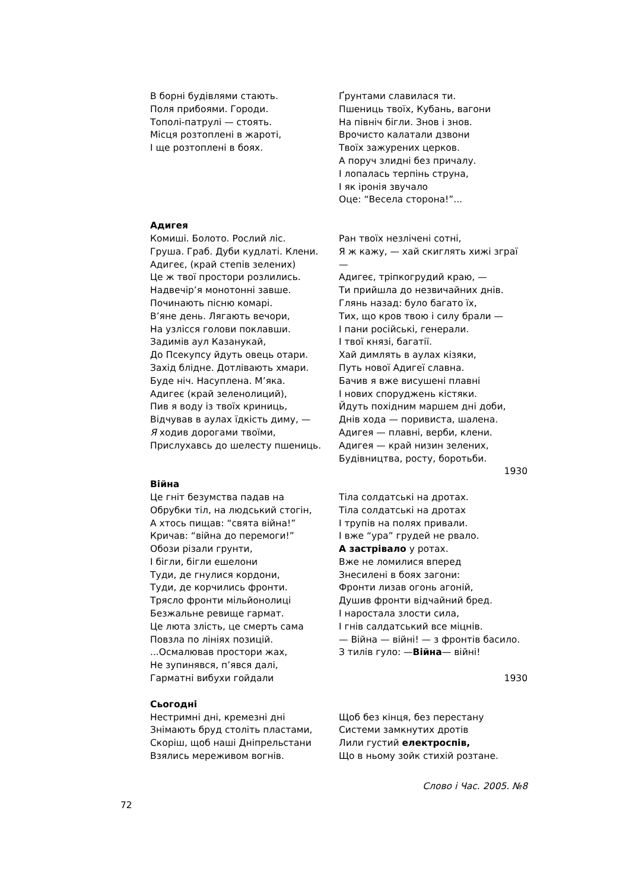В борні будівлями стають.
Поля прибоями. Городи.
Тополі-патрулі — стоять.
Місця розтоплені в жароті,
І ще розтоплені в боях.
Ґрунтами славилася ти.
Пшениць твоїх, Кубань, вагони
На північ бігли. Знов і знов.
Врочисто калатали дзвони
Твоїх зажурених церков.
А поруч злидні без причалу.
І лопалась терпінь струна,
І як іронія звучало
Оце: “Весела сторона!”...
Адигея
Комиші. Болото. Рослий ліс.
Груша. Граб. Дуби кудлаті. Клени.
Адигеє, (край степів зелених)
Це ж твої простори розлились.
Надвечір’я монотонні завше.
Починають пісню комарі.
В’яне день. Лягають вечори,
На узлісся голови поклавши.
Задимів аул Казанукай,
До Псекупсу йдуть овець отари.
Захід блідне. Дотлівають хмари.
Буде ніч. Насуплена. М’яка.
Адигеє (край зеленолиций),
Пив я воду із твоїх криниць,
Відчував в аулах їдкість диму, —
Я ходив дорогами твоїми,
Прислухавсь до шелесту пшениць.
Ран твоїх незлічені сотні,
Я ж кажу, — хай скиглять хижі зграї —
Адигеє, тріпкогрудий краю, —
Ти прийшла до незвичайних днів.
Глянь назад: було багато їх,
Тих, що кров твою і силу брали —
І пани російські, генерали.
І твої князі, багатії.
Хай димлять в аулах кізяки,
Путь нової Адигеї славна.
Бачив я вже висушені плавні
І нових споруджень кістяки.
Йдуть похідним маршем дні доби,
Днів хода — поривиста, шалена.
Адигея — плавні, верби, клени.
Адигея — край низин зелених,
Будівництва, росту, боротьби.
1930
Війна
Це гніт безумства падав на
Обрубки тіл, на людський стогін,
А хтось пищав: “свята війна!”
Кричав: “війна до перемоги!”
Обози різали грунти,
І бігли, бігли ешелони
Туди, де гнулися кордони,
Туди, де корчились фронти.
Трясло фронти мільйонолиці
Безжальне ревище гармат.
Це люта злість, це смерть сама
Повзла по лініях позицій.
...Осмалював простори жах,
Не зупинявся, п’явся далі,
Гарматні вибухи гойдали
Тіла солдатські на дротах.
Тіла солдатські на дротах
І трупів на полях привали.
І вже “ура” грудей не рвало.
А застрівало у ротах.
Вже не ломилися вперед
Знесилені в боях загони:
Фронти лизав огонь агоній,
Душив фронти відчайний бред.
І наростала злости сила,
І гнів салдатський все міцнів.
— Війна — війні! — з фронтів басило.
З тилів гуло: —Війна— війні!
1930
Сьогодні
Нестримні дні, кремезні дні
Знімають бруд століть пластами,
Скоріш, щоб наші Дніпрельстани
Взялись мереживом вогнів.
Щоб без кінця, без перестану
Системи замкнутих дротів
Лили густий електроспів,
Що в ньому зойк стихій розтане.
Слово і Час. 2005. №8
72